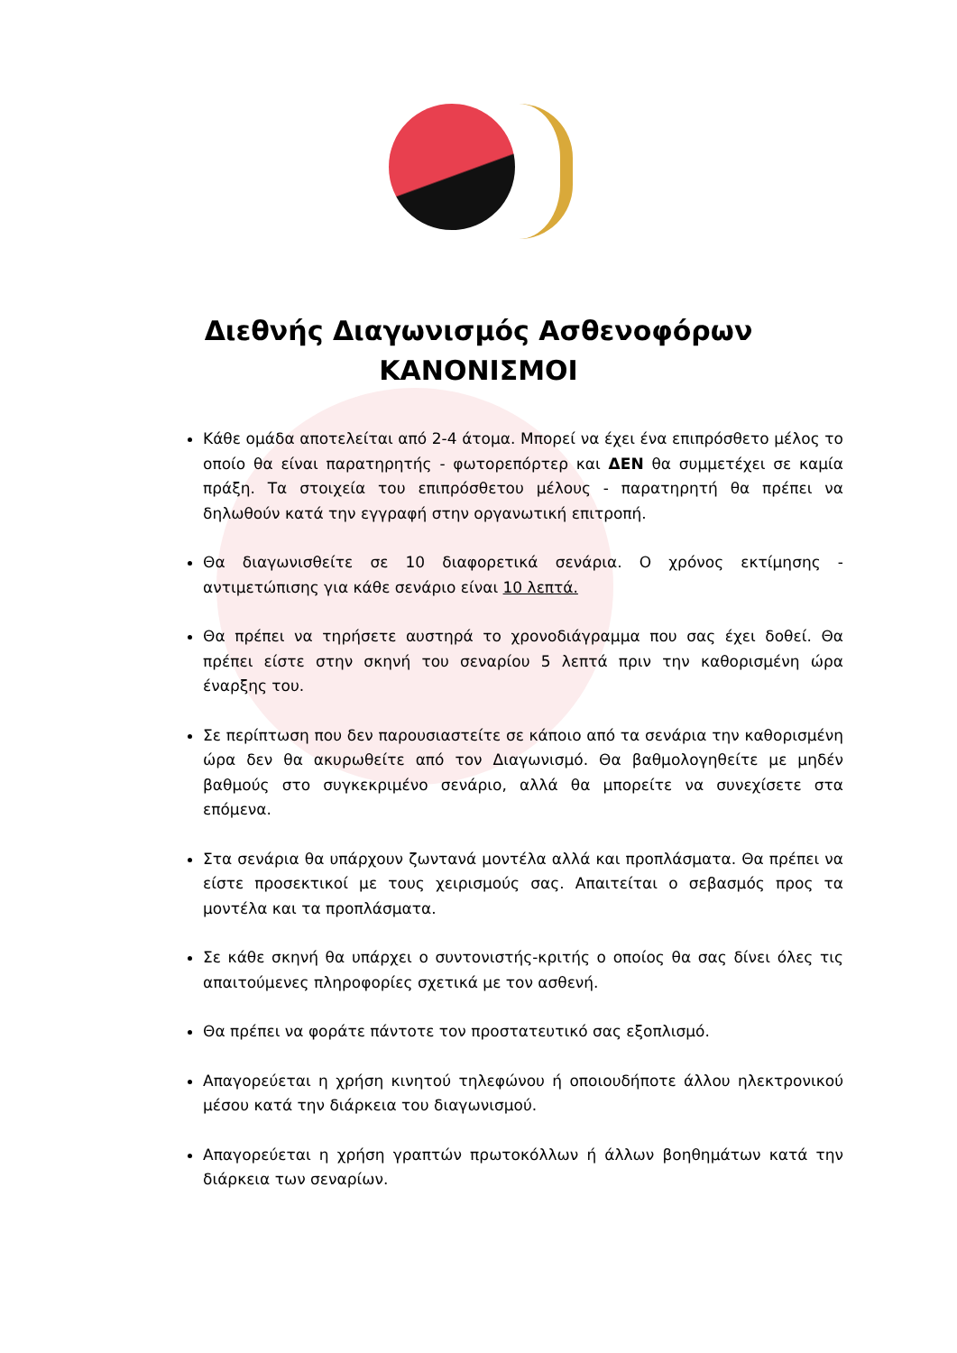Διεθνής Διαγωνισμός Ασθενοφόρων
ΚΑΝΟΝΙΣΜΟΙ
Κάθε ομάδα αποτελείται από 2-4 άτομα. Μπορεί να έχει ένα επιπρόσθετο μέλος το οποίο θα είναι παρατηρητής - φωτορεπόρτερ και ΔΕΝ θα συμμετέχει σε καμία πράξη. Τα στοιχεία του επιπρόσθετου μέλους - παρατηρητή θα πρέπει να δηλωθούν κατά την εγγραφή στην οργανωτική επιτροπή.
Θα διαγωνισθείτε σε 10 διαφορετικά σενάρια. Ο χρόνος εκτίμησης - αντιμετώπισης για κάθε σενάριο είναι 10 λεπτά.
Θα πρέπει να τηρήσετε αυστηρά το χρονοδιάγραμμα που σας έχει δοθεί. Θα πρέπει είστε στην σκηνή του σεναρίου 5 λεπτά πριν την καθορισμένη ώρα έναρξης του.
Σε περίπτωση που δεν παρουσιαστείτε σε κάποιο από τα σενάρια την καθορισμένη ώρα δεν θα ακυρωθείτε από τον Διαγωνισμό. Θα βαθμολογηθείτε με μηδέν βαθμούς στο συγκεκριμένο σενάριο, αλλά θα μπορείτε να συνεχίσετε στα επόμενα.
Στα σενάρια θα υπάρχουν ζωντανά μοντέλα αλλά και προπλάσματα. Θα πρέπει να είστε προσεκτικοί με τους χειρισμούς σας. Απαιτείται ο σεβασμός προς τα μοντέλα και τα προπλάσματα.
Σε κάθε σκηνή θα υπάρχει ο συντονιστής-κριτής ο οποίος θα σας δίνει όλες τις απαιτούμενες πληροφορίες σχετικά με τον ασθενή.
Θα πρέπει να φοράτε πάντοτε τον προστατευτικό σας εξοπλισμό.
Απαγορεύεται η χρήση κινητού τηλεφώνου ή οποιουδήποτε άλλου ηλεκτρονικού μέσου κατά την διάρκεια του διαγωνισμού.
Απαγορεύεται η χρήση γραπτών πρωτοκόλλων ή άλλων βοηθημάτων κατά την διάρκεια των σεναρίων.